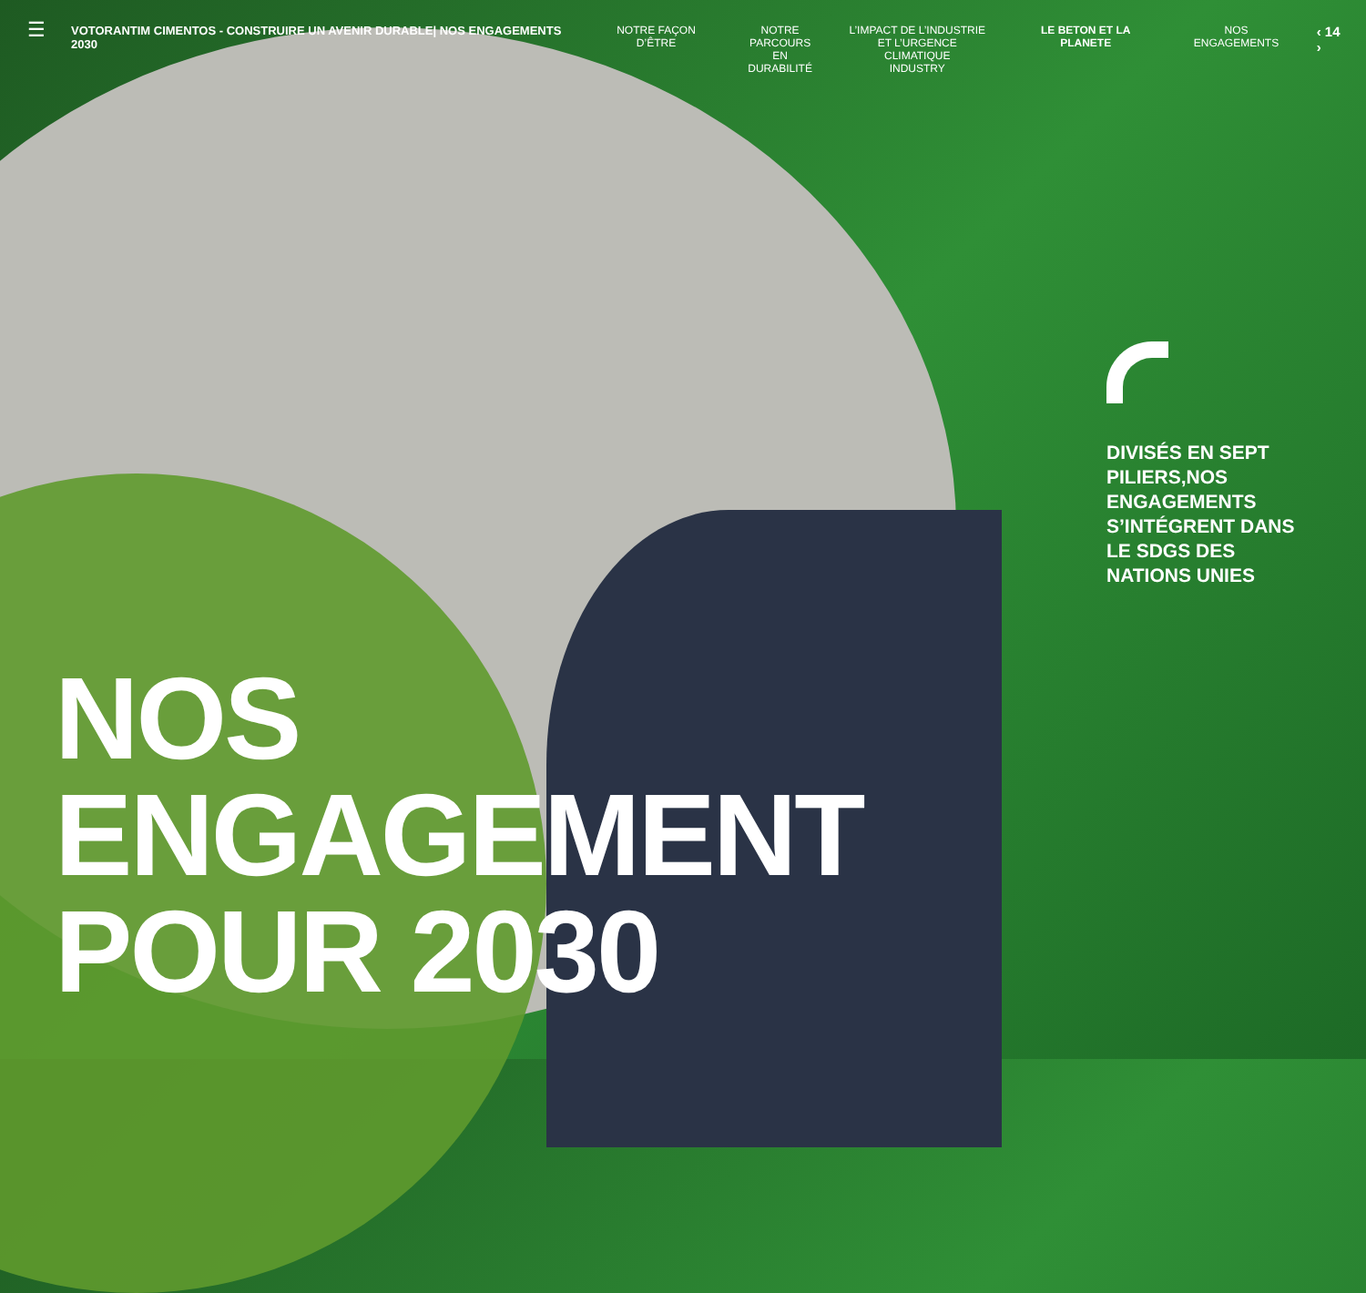☰
VOTORANTIM CIMENTOS - CONSTRUIRE UN AVENIR DURABLE| NOS ENGAGEMENTS 2030
NOTRE FAÇON D’ÊTRE NOTRE
PARCOURS EN
DURABILITÉ
L’IMPACT DE L’INDUSTRIE
ET L’URGENCE CLIMATIQUE
INDUSTRY
LE BETON ET LA PLANETE NOS ENGAGEMENTS
‹ 14 ›
DIVISÉS EN SEPT PILIERS,NOS ENGAGEMENTS S’INTÉGRENT DANS LE SDGS DES NATIONS UNIES
NOS
ENGAGEMENT
POUR 2030